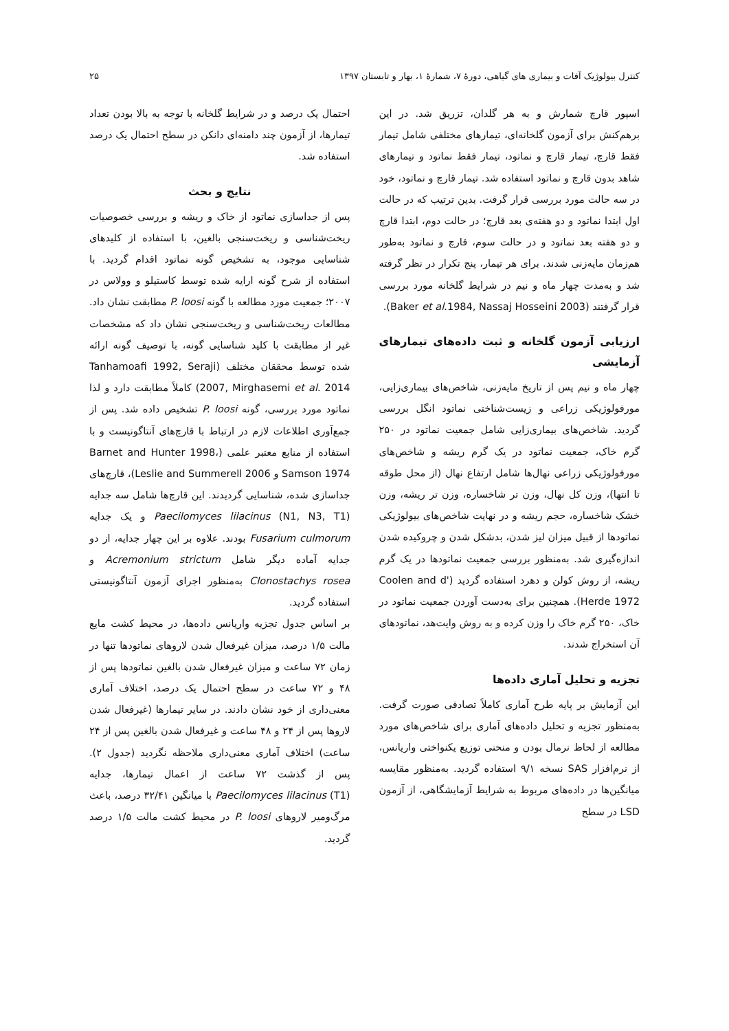کنترل بیولوژیک آفات و بیماری های گیاهی، دورهٔ ۷، شمارهٔ ۱، بهار و تابستان ۱۳۹۷ ۲۵
اسپور قارچ شمارش و به هر گلدان، تزریق شد. در این برهم‌کنش برای آزمون گلخانه‌ای، تیمارهای مختلفی شامل تیمار فقط قارچ، تیمار قارچ و نماتود، تیمار فقط نماتود و تیمارهای شاهد بدون قارچ و نماتود استفاده شد. تیمار قارچ و نماتود، خود در سه حالت مورد بررسی قرار گرفت. بدین ترتیب که در حالت اول ابتدا نماتود و دو هفته‌ی بعد قارچ؛ در حالت دوم، ابتدا قارچ و دو هفته بعد نماتود و در حالت سوم، قارچ و نماتود به‌طور هم‌زمان مایه‌زنی شدند. برای هر تیمار، پنج تکرار در نظر گرفته شد و به‌مدت چهار ماه و نیم در شرایط گلخانه مورد بررسی قرار گرفتند (Baker et al.1984, Nassaj Hosseini 2003).
ارزیابی آزمون گلخانه و ثبت داده‌های تیمارهای آزمایشی
چهار ماه و نیم پس از تاریخ مایه‌زنی، شاخص‌های بیماری‌زایی، مورفولوژیکی زراعی و زیست‌شناختی نماتود انگل بررسی گردید. شاخص‌های بیماری‌زایی شامل جمعیت نماتود در ۲۵۰ گرم خاک، جمعیت نماتود در یک گرم ریشه و شاخص‌های مورفولوژیکی زراعی نهال‌ها شامل ارتفاع نهال (از محل طوقه تا انتها)، وزن کل نهال، وزن تر شاخساره، وزن تر ریشه، وزن خشک شاخساره، حجم ریشه و در نهایت شاخص‌های بیولوژیکی نماتودها از قبیل میزان لیز شدن، بدشکل شدن و چروکیده شدن اندازه‌گیری شد. به‌منظور بررسی جمعیت نماتودها در یک گرم ریشه، از روش کولن و دهرد استفاده گردید (Coolen and d' Herde 1972). همچنین برای به‌دست آوردن جمعیت نماتود در خاک، ۲۵۰ گرم خاک را وزن کرده و به روش وایت‌هد، نماتودهای آن استخراج شدند.
تجزیه و تحلیل آماری داده‌ها
این آزمایش بر پایه طرح آماری کاملاً تصادفی صورت گرفت. به‌منظور تجزیه و تحلیل داده‌های آماری برای شاخص‌های مورد مطالعه از لحاظ نرمال بودن و منحنی توزیع یکنواختی واریانس، از نرم‌افزار SAS نسخه ۹/۱ استفاده گردید. به‌منظور مقایسه میانگین‌ها در داده‌های مربوط به شرایط آزمایشگاهی، از آزمون LSD در سطح
احتمال یک درصد و در شرایط گلخانه با توجه به بالا بودن تعداد تیمارها، از آزمون چند دامنه‌ای دانکن در سطح احتمال یک درصد استفاده شد.
نتایج و بحث
پس از جداسازی نماتود از خاک و ریشه و بررسی خصوصیات ریخت‌شناسی و ریخت‌سنجی بالغین، با استفاده از کلیدهای شناسایی موجود، به تشخیص گونه نماتود اقدام گردید. با استفاده از شرح گونه ارایه شده توسط کاستیلو و وولاس در ۲۰۰۷؛ جمعیت مورد مطالعه با گونه P. loosi مطابقت نشان داد. مطالعات ریخت‌شناسی و ریخت‌سنجی نشان داد که مشخصات غیر از مطابقت با کلید شناسایی گونه، با توصیف گونه ارائه شده توسط محققان مختلف (Tanhamoafi 1992, Seraji 2007, Mirghasemi et al. 2014) کاملاً مطابقت دارد و لذا نماتود مورد بررسی، گونه P. loosi تشخیص داده شد. پس از جمع‌آوری اطلاعات لازم در ارتباط با قارچ‌های آنتاگونیست و با استفاده از منابع معتبر علمی (Barnet and Hunter 1998، Samson 1974 و Leslie and Summerell 2006)، قارچ‌های جداسازی شده، شناسایی گردیدند. این قارچ‌ها شامل سه جدایه Paecilomyces lilacinus (N1, N3, T1) و یک جدایه Fusarium culmorum بودند. علاوه بر این چهار جدایه، از دو جدایه آماده دیگر شامل Acremonium strictum و Clonostachys rosea به‌منظور اجرای آزمون آنتاگونیستی استفاده گردید.
بر اساس جدول تجزیه واریانس داده‌ها، در محیط کشت مایع مالت ۱/۵ درصد، میزان غیرفعال شدن لاروهای نماتودها تنها در زمان ۷۲ ساعت و میزان غیرفعال شدن بالغین نماتودها پس از ۴۸ و ۷۲ ساعت در سطح احتمال یک درصد، اختلاف آماری معنی‌داری از خود نشان دادند. در سایر تیمارها (غیرفعال شدن لاروها پس از ۲۴ و ۴۸ ساعت و غیرفعال شدن بالغین پس از ۲۴ ساعت) اختلاف آماری معنی‌داری ملاحظه نگردید (جدول ۲). پس از گذشت ۷۲ ساعت از اعمال تیمارها، جدایه Paecilomyces lilacinus (T1) با میانگین ۳۲/۴۱ درصد، باعث مرگ‌ومیر لاروهای P. loosi در محیط کشت مالت ۱/۵ درصد گردید.